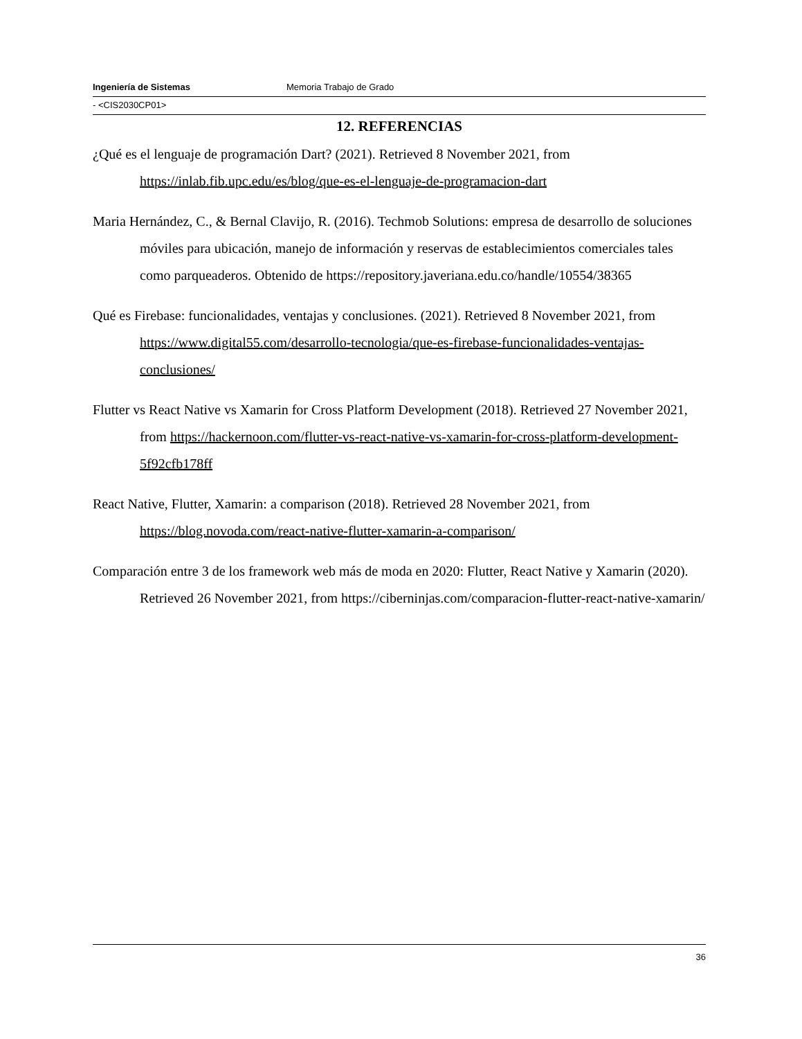Ingeniería de Sistemas Memoria Trabajo de Grado
- <CIS2030CP01>
12. REFERENCIAS
¿Qué es el lenguaje de programación Dart? (2021). Retrieved 8 November 2021, from https://inlab.fib.upc.edu/es/blog/que-es-el-lenguaje-de-programacion-dart
Maria Hernández, C., & Bernal Clavijo, R. (2016). Techmob Solutions: empresa de desarrollo de soluciones móviles para ubicación, manejo de información y reservas de establecimientos comerciales tales como parqueaderos. Obtenido de https://repository.javeriana.edu.co/handle/10554/38365
Qué es Firebase: funcionalidades, ventajas y conclusiones. (2021). Retrieved 8 November 2021, from https://www.digital55.com/desarrollo-tecnologia/que-es-firebase-funcionalidades-ventajas-conclusiones/
Flutter vs React Native vs Xamarin for Cross Platform Development (2018). Retrieved 27 November 2021, from https://hackernoon.com/flutter-vs-react-native-vs-xamarin-for-cross-platform-development-5f92cfb178ff
React Native, Flutter, Xamarin: a comparison (2018). Retrieved 28 November 2021, from https://blog.novoda.com/react-native-flutter-xamarin-a-comparison/
Comparación entre 3 de los framework web más de moda en 2020: Flutter, React Native y Xamarin (2020). Retrieved 26 November 2021, from https://ciberninjas.com/comparacion-flutter-react-native-xamarin/
36